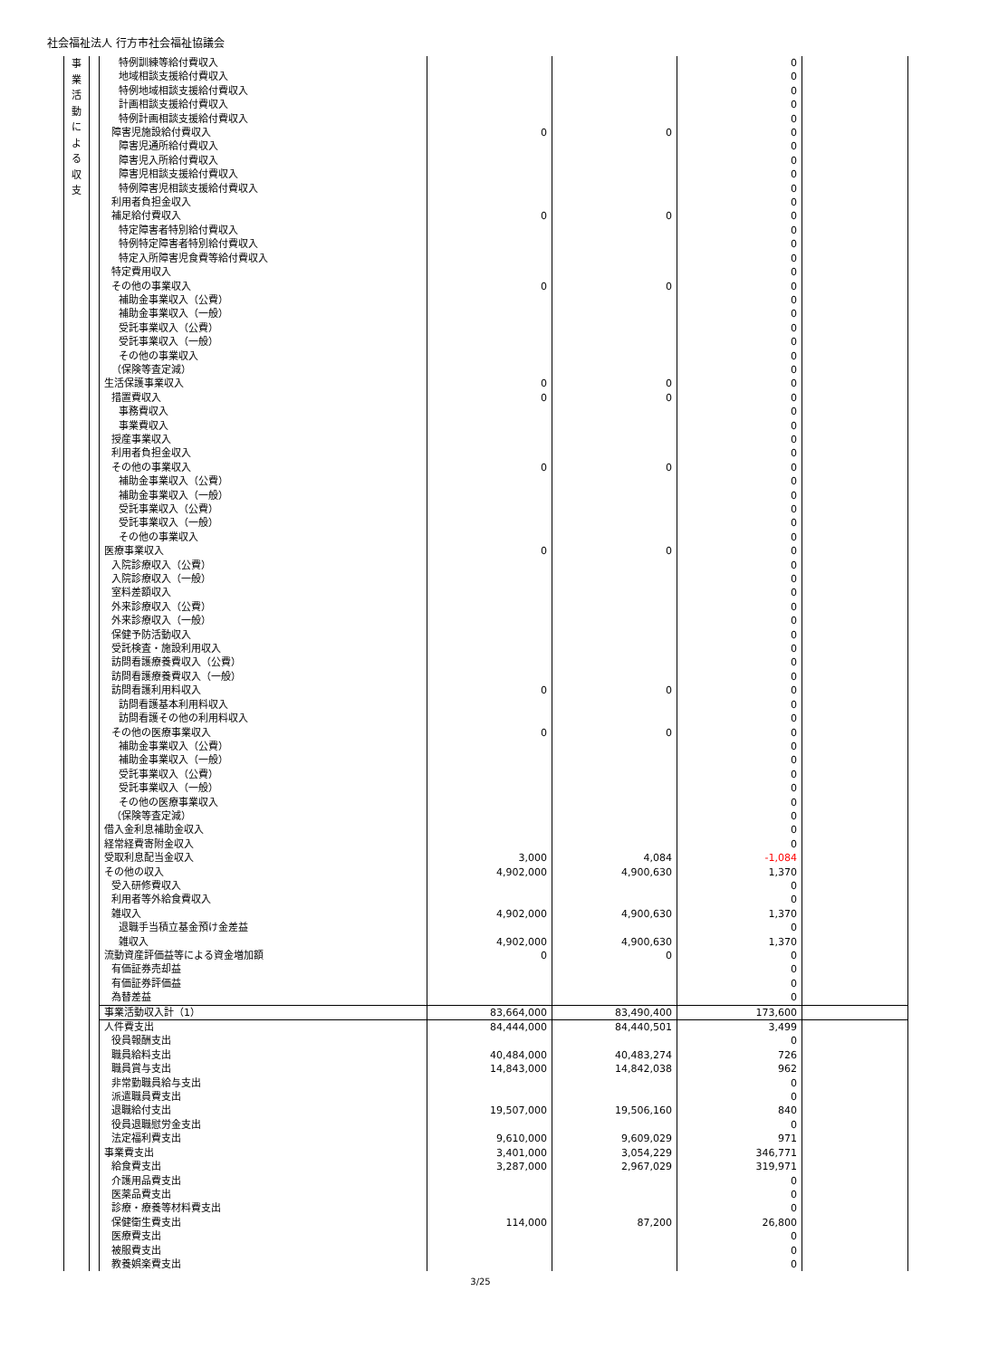社会福祉法人 行方市社会福祉協議会
| 事 業 活 動 に よ る 収 支 | | 特例訓練等給付費収入 | | | 0 | |
| | | 地域相談支援給付費収入 | | | 0 | |
| | | 特例地域相談支援給付費収入 | | | 0 | |
| | | 計画相談支援給付費収入 | | | 0 | |
| | | 特例計画相談支援給付費収入 | | | 0 | |
| | | 障害児施設給付費収入 | 0 | 0 | 0 | |
| | | 障害児通所給付費収入 | | | 0 | |
| | | 障害児入所給付費収入 | | | 0 | |
| | | 障害児相談支援給付費収入 | | | 0 | |
| | | 特例障害児相談支援給付費収入 | | | 0 | |
| | | 利用者負担金収入 | | | 0 | |
| | | 補足給付費収入 | 0 | 0 | 0 | |
| | | 特定障害者特別給付費収入 | | | 0 | |
| | | 特例特定障害者特別給付費収入 | | | 0 | |
| | | 特定入所障害児食費等給付費収入 | | | 0 | |
| | | 特定費用収入 | | | 0 | |
| | | その他の事業収入 | 0 | 0 | 0 | |
| | | 補助金事業収入（公費） | | | 0 | |
| | | 補助金事業収入（一般） | | | 0 | |
| | | 受託事業収入（公費） | | | 0 | |
| | | 受託事業収入（一般） | | | 0 | |
| | | その他の事業収入 | | | 0 | |
| | | （保険等査定減） | | | 0 | |
| | | 生活保護事業収入 | 0 | 0 | 0 | |
| | | 措置費収入 | 0 | 0 | 0 | |
| | | 事務費収入 | | | 0 | |
| | | 事業費収入 | | | 0 | |
| | | 授産事業収入 | | | 0 | |
| | | 利用者負担金収入 | | | 0 | |
| | | その他の事業収入 | 0 | 0 | 0 | |
| | | 補助金事業収入（公費） | | | 0 | |
| | | 補助金事業収入（一般） | | | 0 | |
| | | 受託事業収入（公費） | | | 0 | |
| | | 受託事業収入（一般） | | | 0 | |
| | | その他の事業収入 | | | 0 | |
| | | 医療事業収入 | 0 | 0 | 0 | |
| | | 入院診療収入（公費） | | | 0 | |
| | | 入院診療収入（一般） | | | 0 | |
| | | 室料差額収入 | | | 0 | |
| | | 外来診療収入（公費） | | | 0 | |
| | | 外来診療収入（一般） | | | 0 | |
| | | 保健予防活動収入 | | | 0 | |
| | | 受託検査・施設利用収入 | | | 0 | |
| | | 訪問看護療養費収入（公費） | | | 0 | |
| | | 訪問看護療養費収入（一般） | | | 0 | |
| | | 訪問看護利用料収入 | 0 | 0 | 0 | |
| | | 訪問看護基本利用料収入 | | | 0 | |
| | | 訪問看護その他の利用料収入 | | | 0 | |
| | | その他の医療事業収入 | 0 | 0 | 0 | |
| | | 補助金事業収入（公費） | | | 0 | |
| | | 補助金事業収入（一般） | | | 0 | |
| | | 受託事業収入（公費） | | | 0 | |
| | | 受託事業収入（一般） | | | 0 | |
| | | その他の医療事業収入 | | | 0 | |
| | | （保険等査定減） | | | 0 | |
| | | 借入金利息補助金収入 | | | 0 | |
| | | 経常経費寄附金収入 | | | 0 | |
| | | 受取利息配当金収入 | 3,000 | 4,084 | -1,084 | |
| | | その他の収入 | 4,902,000 | 4,900,630 | 1,370 | |
| | | 受入研修費収入 | | | 0 | |
| | | 利用者等外給食費収入 | | | 0 | |
| | | 雑収入 | 4,902,000 | 4,900,630 | 1,370 | |
| | | 退職手当積立基金預け金差益 | | | 0 | |
| | | 雑収入 | 4,902,000 | 4,900,630 | 1,370 | |
| | | 流動資産評価益等による資金増加額 | 0 | 0 | 0 | |
| | | 有価証券売却益 | | | 0 | |
| | | 有価証券評価益 | | | 0 | |
| | | 為替差益 | | | 0 | |
| | | 事業活動収入計（1） | 83,664,000 | 83,490,400 | 173,600 | |
| | | 人件費支出 | 84,444,000 | 84,440,501 | 3,499 | |
| | | 役員報酬支出 | | | 0 | |
| | | 職員給料支出 | 40,484,000 | 40,483,274 | 726 | |
| | | 職員賞与支出 | 14,843,000 | 14,842,038 | 962 | |
| | | 非常勤職員給与支出 | | | 0 | |
| | | 派遣職員費支出 | | | 0 | |
| | | 退職給付支出 | 19,507,000 | 19,506,160 | 840 | |
| | | 役員退職慰労金支出 | | | 0 | |
| | | 法定福利費支出 | 9,610,000 | 9,609,029 | 971 | |
| | | 事業費支出 | 3,401,000 | 3,054,229 | 346,771 | |
| | | 給食費支出 | 3,287,000 | 2,967,029 | 319,971 | |
| | | 介護用品費支出 | | | 0 | |
| | | 医薬品費支出 | | | 0 | |
| | | 診療・療養等材料費支出 | | | 0 | |
| | | 保健衛生費支出 | 114,000 | 87,200 | 26,800 | |
| | | 医療費支出 | | | 0 | |
| | | 被服費支出 | | | 0 | |
| | | 教養娯楽費支出 | | | 0 | |
3/25